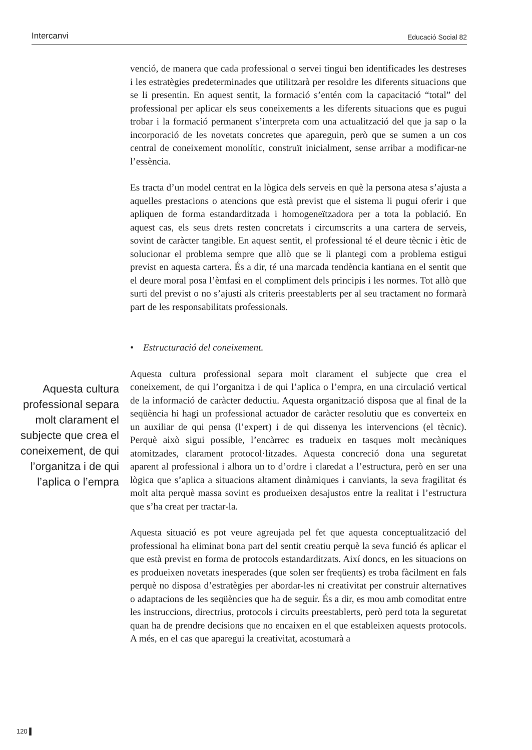Intercanvi Educació Social 82
venció, de manera que cada professional o servei tingui ben identificades les destreses i les estratègies predeterminades que utilitzarà per resoldre les diferents situacions que se li presentin. En aquest sentit, la formació s’entén com la capacitació “total” del professional per aplicar els seus coneixements a les diferents situacions que es pugui trobar i la formació permanent s’interpreta com una actualització del que ja sap o la incorporació de les novetats concretes que apareguin, però que se sumen a un cos central de coneixement monolític, construït inicialment, sense arribar a modificar-ne l’essència.
Es tracta d’un model centrat en la lògica dels serveis en què la persona atesa s’ajusta a aquelles prestacions o atencions que està previst que el sistema li pugui oferir i que apliquen de forma estandarditzada i homogeneïtzadora per a tota la població. En aquest cas, els seus drets resten concretats i circumscrits a una cartera de serveis, sovint de caràcter tangible. En aquest sentit, el professional té el deure tècnic i ètic de solucionar el problema sempre que allò que se li plantegi com a problema estigui previst en aquesta cartera. És a dir, té una marcada tendència kantiana en el sentit que el deure moral posa l’èmfasi en el compliment dels principis i les normes. Tot allò que surti del previst o no s’ajusti als criteris preestablerts per al seu tractament no formarà part de les responsabilitats professionals.
• Estructuració del coneixement.
Aquesta cultura professional separa molt clarament el subjecte que crea el coneixement, de qui l’organitza i de qui l’aplica o l’empra, en una circulació vertical de la informació de caràcter deductiu. Aquesta organització disposa que al final de la seqüència hi hagi un professional actuador de caràcter resolutiu que es converteix en un auxiliar de qui pensa (l’expert) i de qui dissenya les intervencions (el tècnic). Perquè això sigui possible, l’encàrrec es tradueix en tasques molt mecàniques atomitzades, clarament protocol·litzades. Aquesta concreció dona una seguretat aparent al professional i alhora un to d’ordre i claredat a l’estructura, però en ser una lògica que s’aplica a situacions altament dinàmiques i canviants, la seva fragilitat és molt alta perquè massa sovint es produeixen desajustos entre la realitat i l’estructura que s’ha creat per tractar-la.
Aquesta situació es pot veure agreujada pel fet que aquesta conceptualització del professional ha eliminat bona part del sentit creatiu perquè la seva funció és aplicar el que està previst en forma de protocols estandarditzats. Així doncs, en les situacions on es produeixen novetats inesperades (que solen ser freqüents) es troba fàcilment en fals perquè no disposa d’estratègies per abordar-les ni creativitat per construir alternatives o adaptacions de les seqüències que ha de seguir. És a dir, es mou amb comoditat entre les instruccions, directrius, protocols i circuits preestablerts, però perd tota la seguretat quan ha de prendre decisions que no encaixen en el que estableixen aquests protocols. A més, en el cas que aparegui la creativitat, acostumarà a
Aquesta cultura professional separa molt clarament el subjecte que crea el coneixement, de qui l’organitza i de qui l’aplica o l’empra
120 ▌